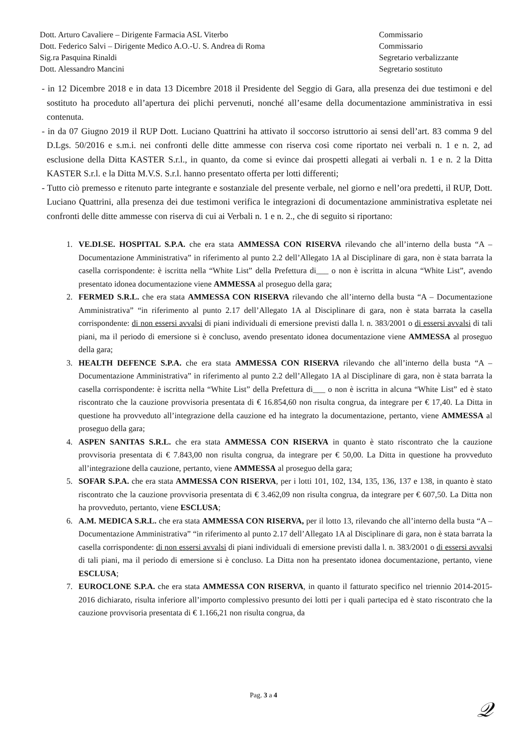Dott. Arturo Cavaliere – Dirigente Farmacia ASL Viterbo
Dott. Federico Salvi – Dirigente Medico A.O.-U. S. Andrea di Roma
Sig.ra Pasquina Rinaldi
Dott. Alessandro Mancini
Commissario
Commissario
Segretario verbalizzante
Segretario sostituto
- in 12 Dicembre 2018 e in data 13 Dicembre 2018 il Presidente del Seggio di Gara, alla presenza dei due testimoni e del sostituto ha proceduto all’apertura dei plichi pervenuti, nonché all’esame della documentazione amministrativa in essi contenuta.
- in da 07 Giugno 2019 il RUP Dott. Luciano Quattrini ha attivato il soccorso istruttorio ai sensi dell’art. 83 comma 9 del D.Lgs. 50/2016 e s.m.i. nei confronti delle ditte ammesse con riserva cosi come riportato nei verbali n. 1 e n. 2, ad esclusione della Ditta KASTER S.r.l., in quanto, da come si evince dai prospetti allegati ai verbali n. 1 e n. 2 la Ditta KASTER S.r.l. e la Ditta M.V.S. S.r.l. hanno presentato offerta per lotti differenti;
- Tutto ciò premesso e ritenuto parte integrante e sostanziale del presente verbale, nel giorno e nell’ora predetti, il RUP, Dott. Luciano Quattrini, alla presenza dei due testimoni verifica le integrazioni di documentazione amministrativa espletate nei confronti delle ditte ammesse con riserva di cui ai Verbali n. 1 e n. 2., che di seguito si riportano:
1. VE.DI.SE. HOSPITAL S.P.A. che era stata AMMESSA CON RISERVA rilevando che all’interno della busta “A – Documentazione Amministrativa” in riferimento al punto 2.2 dell’Allegato 1A al Disciplinare di gara, non è stata barrata la casella corrispondente: è iscritta nella “White List” della Prefettura di___ o non è iscritta in alcuna “White List”, avendo presentato idonea documentazione viene AMMESSA al proseguo della gara;
2. FERMED S.R.L. che era stata AMMESSA CON RISERVA rilevando che all’interno della busta “A – Documentazione Amministrativa” “in riferimento al punto 2.17 dell’Allegato 1A al Disciplinare di gara, non è stata barrata la casella corrispondente: di non essersi avvalsi di piani individuali di emersione previsti dalla l. n. 383/2001 o di essersi avvalsi di tali piani, ma il periodo di emersione si è concluso, avendo presentato idonea documentazione viene AMMESSA al proseguo della gara;
3. HEALTH DEFENCE S.P.A. che era stata AMMESSA CON RISERVA rilevando che all’interno della busta “A – Documentazione Amministrativa” in riferimento al punto 2.2 dell’Allegato 1A al Disciplinare di gara, non è stata barrata la casella corrispondente: è iscritta nella “White List” della Prefettura di___ o non è iscritta in alcuna “White List” ed è stato riscontrato che la cauzione provvisoria presentata di € 16.854,60 non risulta congrua, da integrare per € 17,40. La Ditta in questione ha provveduto all’integrazione della cauzione ed ha integrato la documentazione, pertanto, viene AMMESSA al proseguo della gara;
4. ASPEN SANITAS S.R.L. che era stata AMMESSA CON RISERVA in quanto è stato riscontrato che la cauzione provvisoria presentata di € 7.843,00 non risulta congrua, da integrare per € 50,00. La Ditta in questione ha provveduto all’integrazione della cauzione, pertanto, viene AMMESSA al proseguo della gara;
5. SOFAR S.P.A. che era stata AMMESSA CON RISERVA, per i lotti 101, 102, 134, 135, 136, 137 e 138, in quanto è stato riscontrato che la cauzione provvisoria presentata di € 3.462,09 non risulta congrua, da integrare per € 607,50. La Ditta non ha provveduto, pertanto, viene ESCLUSA;
6. A.M. MEDICA S.R.L. che era stata AMMESSA CON RISERVA, per il lotto 13, rilevando che all’interno della busta “A – Documentazione Amministrativa” “in riferimento al punto 2.17 dell’Allegato 1A al Disciplinare di gara, non è stata barrata la casella corrispondente: di non essersi avvalsi di piani individuali di emersione previsti dalla l. n. 383/2001 o di essersi avvalsi di tali piani, ma il periodo di emersione si è concluso. La Ditta non ha presentato idonea documentazione, pertanto, viene ESCLUSA;
7. EUROCLONE S.P.A. che era stata AMMESSA CON RISERVA, in quanto il fatturato specifico nel triennio 2014-2015-2016 dichiarato, risulta inferiore all’importo complessivo presunto dei lotti per i quali partecipa ed è stato riscontrato che la cauzione provvisoria presentata di € 1.166,21 non risulta congrua, da
Pag. 3 a 4 𝒬